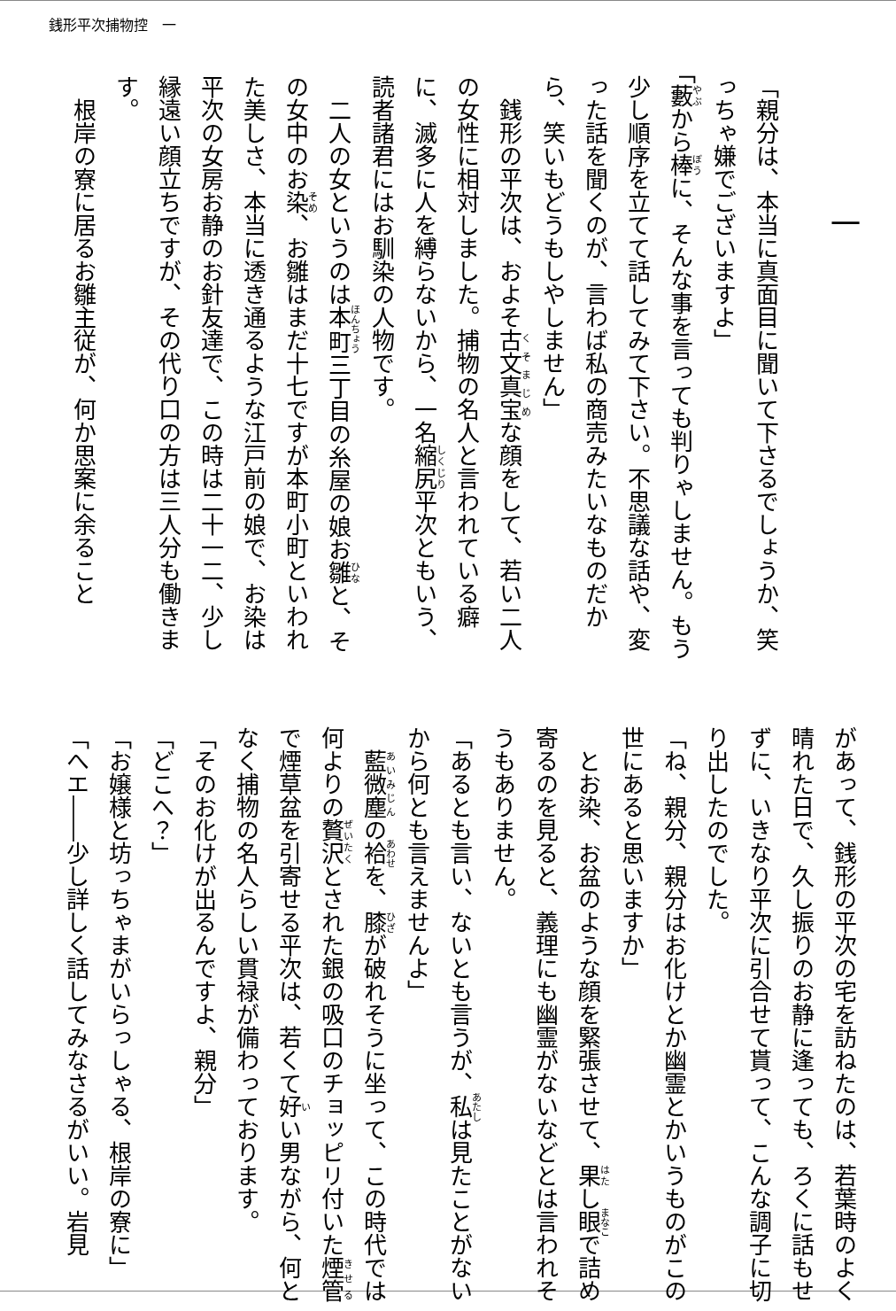銭形平次捕物控　一
一
「親分は、本当に真面目に聞いて下さるでしょうか、笑っちゃ嫌でございますよ」
「藪から棒に、そんな事を言っても判りゃしません。もう少し順序を立てて話してみて下さい。不思議な話や、変った話を聞くのが、言わば私の商売みたいなものだから、笑いもどうもしやしません」
銭形の平次は、およそ古文真宝な顔をして、若い二人の女性に相対しました。捕物の名人と言われている癖に、滅多に人を縛らないから、一名縮尻平次ともいう、読者諸君にはお馴染の人物です。
二人の女というのは本町三丁目の糸屋の娘お雛と、その女中のお染、お雛はまだ十七ですが本町小町といわれた美しさ、本当に透き通るような江戸前の娘で、お染は平次の女房お静のお針友達で、この時は二十一二、少し縁遠い顔立ちですが、その代り口の方は三人分も働きます。
根岸の寮に居るお雛主従が、何か思案に余ること
があって、銭形の平次の宅を訪ねたのは、若葉時のよく晴れた日で、久し振りのお静に逢っても、ろくに話もせずに、いきなり平次に引合せて貰って、こんな調子に切り出したのでした。
「ね、親分、親分はお化けとか幽霊とかいうものがこの世にあると思いますか」
とお染、お盆のような顔を緊張させて、果し眼で詰め寄るのを見ると、義理にも幽霊がないなどとは言われそうもありません。
「あるとも言い、ないとも言うが、私は見たことがないから何とも言えませんよ」
藍微塵の袷を、膝が破れそうに坐って、この時代では何よりの贅沢とされた銀の吸口のチョッピリ付いた煙管で煙草盆を引寄せる平次は、若くて好い男ながら、何となく捕物の名人らしい貫禄が備わっております。
「そのお化けが出るんですよ、親分」
「どこへ？」
「お嬢様と坊っちゃまがいらっしゃる、根岸の寮に」
「へエ――少し詳しく話してみなさるがいい。岩見